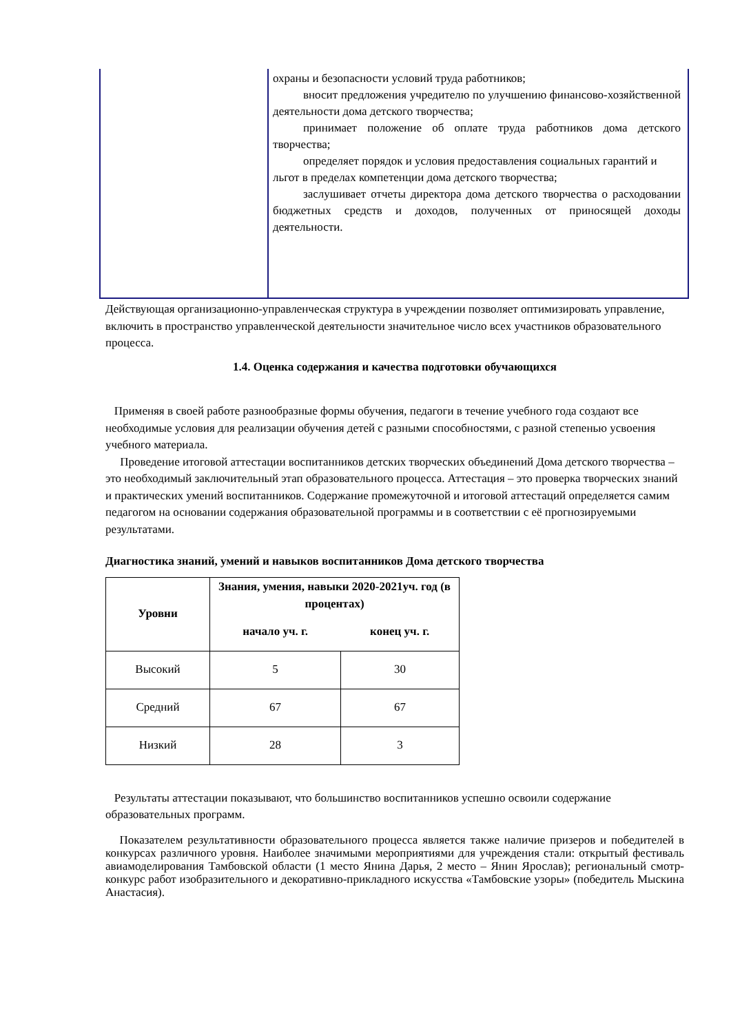охраны и безопасности условий труда работников;
вносит предложения учредителю по улучшению финансово-хозяйственной деятельности дома детского творчества;
принимает положение об оплате труда работников дома детского творчества;
определяет порядок и условия предоставления социальных гарантий и
льгот в пределах компетенции дома детского творчества;
заслушивает отчеты директора дома детского творчества о расходовании бюджетных средств и доходов, полученных от приносящей доходы деятельности.
Действующая организационно-управленческая структура в учреждении позволяет оптимизировать управление, включить в пространство управленческой деятельности значительное число всех участников образовательного процесса.
1.4. Оценка содержания и качества подготовки обучающихся
Применяя в своей работе разнообразные формы обучения, педагоги в течение учебного года создают все необходимые условия для реализации обучения детей с разными способностями, с разной степенью усвоения учебного материала.
Проведение итоговой аттестации воспитанников детских творческих объединений Дома детского творчества – это необходимый заключительный этап образовательного процесса. Аттестация – это проверка творческих знаний и практических умений воспитанников. Содержание промежуточной и итоговой аттестаций определяется самим педагогом на основании содержания образовательной программы и в соответствии с её прогнозируемыми результатами.
Диагностика знаний, умений и навыков воспитанников Дома детского творчества
| Уровни | Знания, умения, навыки 2020-2021уч. год (в процентах) | |
| --- | --- | --- |
| | начало уч. г. | конец уч. г. |
| Высокий | 5 | 30 |
| Средний | 67 | 67 |
| Низкий | 28 | 3 |
Результаты аттестации показывают, что большинство воспитанников успешно освоили содержание образовательных программ.
Показателем результативности образовательного процесса является также наличие призеров и победителей в конкурсах различного уровня. Наиболее значимыми мероприятиями для учреждения стали: открытый фестиваль авиамоделирования Тамбовской области (1 место Янина Дарья, 2 место – Янин Ярослав); региональный смотр-конкурс работ изобразительного и декоративно-прикладного искусства «Тамбовские узоры» (победитель Мыскина Анастасия).